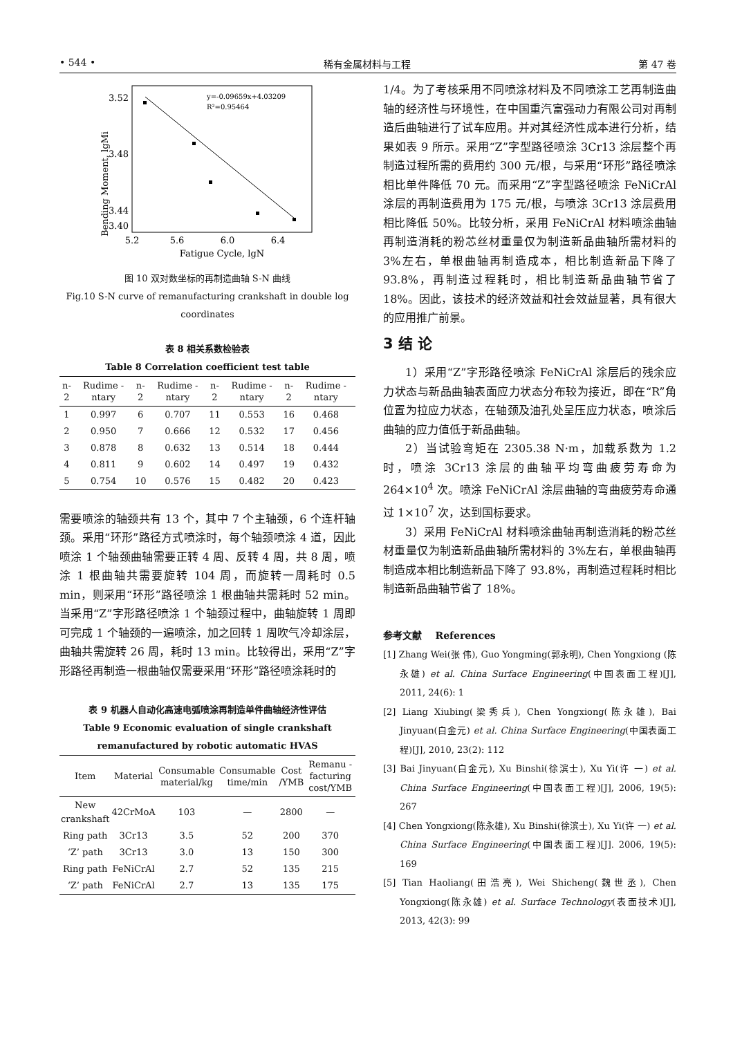• 544 • 稀有金属材料与工程 第 47 卷
3.52
3.48
3.44
3.40
5.2
5.6
6.0
6.4
Fatigue Cycle, lgN
Bending Moment, lgMi
y=-0.09659x+4.03209
R²=0.95464
图 10 双对数坐标的再制造曲轴 S-N 曲线
Fig.10 S-N curve of remanufacturing crankshaft in double log coordinates
表 8 相关系数检验表
Table 8 Correlation coefficient test table
| n-2 | Rudime -ntary | n-2 | Rudime -ntary | n-2 | Rudime -ntary | n-2 | Rudime -ntary |
| --- | --- | --- | --- | --- | --- | --- | --- |
| 1 | 0.997 | 6 | 0.707 | 11 | 0.553 | 16 | 0.468 |
| 2 | 0.950 | 7 | 0.666 | 12 | 0.532 | 17 | 0.456 |
| 3 | 0.878 | 8 | 0.632 | 13 | 0.514 | 18 | 0.444 |
| 4 | 0.811 | 9 | 0.602 | 14 | 0.497 | 19 | 0.432 |
| 5 | 0.754 | 10 | 0.576 | 15 | 0.482 | 20 | 0.423 |
需要喷涂的轴颈共有 13 个，其中 7 个主轴颈，6 个连杆轴颈。采用“环形”路径方式喷涂时，每个轴颈喷涂 4 道，因此喷涂 1 个轴颈曲轴需要正转 4 周、反转 4 周，共 8 周，喷涂 1 根曲轴共需要旋转 104 周，而旋转一周耗时 0.5 min，则采用“环形”路径喷涂 1 根曲轴共需耗时 52 min。当采用“Z”字形路径喷涂 1 个轴颈过程中，曲轴旋转 1 周即可完成 1 个轴颈的一遍喷涂，加之回转 1 周吹气冷却涂层，曲轴共需旋转 26 周，耗时 13 min。比较得出，采用“Z”字形路径再制造一根曲轴仅需要采用“环形”路径喷涂耗时的
表 9 机器人自动化高速电弧喷涂再制造单件曲轴经济性评估
Table 9 Economic evaluation of single crankshaft remanufactured by robotic automatic HVAS
| Item | Material | Consumable material/kg | Consumable time/min | Cost /YMB | Remanu -facturing cost/YMB |
| --- | --- | --- | --- | --- | --- |
| New crankshaft | 42CrMoA | 103 | — | 2800 | — |
| Ring path | 3Cr13 | 3.5 | 52 | 200 | 370 |
| ‘Z’ path | 3Cr13 | 3.0 | 13 | 150 | 300 |
| Ring path | FeNiCrAl | 2.7 | 52 | 135 | 215 |
| ‘Z’ path | FeNiCrAl | 2.7 | 13 | 135 | 175 |
1/4。为了考核采用不同喷涂材料及不同喷涂工艺再制造曲轴的经济性与环境性，在中国重汽富强动力有限公司对再制造后曲轴进行了试车应用。并对其经济性成本进行分析，结果如表 9 所示。采用“Z”字型路径喷涂 3Cr13 涂层整个再制造过程所需的费用约 300 元/根，与采用“环形”路径喷涂相比单件降低 70 元。而采用“Z”字型路径喷涂 FeNiCrAl 涂层的再制造费用为 175 元/根，与喷涂 3Cr13 涂层费用相比降低 50%。比较分析，采用 FeNiCrAl 材料喷涂曲轴再制造消耗的粉芯丝材重量仅为制造新品曲轴所需材料的 3%左右，单根曲轴再制造成本，相比制造新品下降了 93.8%，再制造过程耗时，相比制造新品曲轴节省了 18%。因此，该技术的经济效益和社会效益显著，具有很大的应用推广前景。
3 结 论
1）采用“Z”字形路径喷涂 FeNiCrAl 涂层后的残余应力状态与新品曲轴表面应力状态分布较为接近，即在“R”角位置为拉应力状态，在轴颈及油孔处呈压应力状态，喷涂后曲轴的应力值低于新品曲轴。
2）当试验弯矩在 2305.38 N·m，加载系数为 1.2 时，喷涂 3Cr13 涂层的曲轴平均弯曲疲劳寿命为 264×10<sup>4</sup> 次。喷涂 FeNiCrAl 涂层曲轴的弯曲疲劳寿命通过 1×10<sup>7</sup> 次，达到国标要求。
3）采用 FeNiCrAl 材料喷涂曲轴再制造消耗的粉芯丝材重量仅为制造新品曲轴所需材料的 3%左右，单根曲轴再制造成本相比制造新品下降了 93.8%，再制造过程耗时相比制造新品曲轴节省了 18%。
参考文献 References
[1] Zhang Wei(张 伟), Guo Yongming(郭永明), Chen Yongxiong (陈永雄) et al. China Surface Engineering(中国表面工程)[J], 2011, 24(6): 1
[2] Liang Xiubing(梁秀兵), Chen Yongxiong(陈永雄), Bai Jinyuan(白金元) et al. China Surface Engineering(中国表面工程)[J], 2010, 23(2): 112
[3] Bai Jinyuan(白金元), Xu Binshi(徐滨士), Xu Yi(许 一) et al. China Surface Engineering(中国表面工程)[J], 2006, 19(5): 267
[4] Chen Yongxiong(陈永雄), Xu Binshi(徐滨士), Xu Yi(许 一) et al. China Surface Engineering(中国表面工程)[J]. 2006, 19(5): 169
[5] Tian Haoliang(田浩亮), Wei Shicheng(魏世丞), Chen Yongxiong(陈永雄) et al. Surface Technology(表面技术)[J], 2013, 42(3): 99